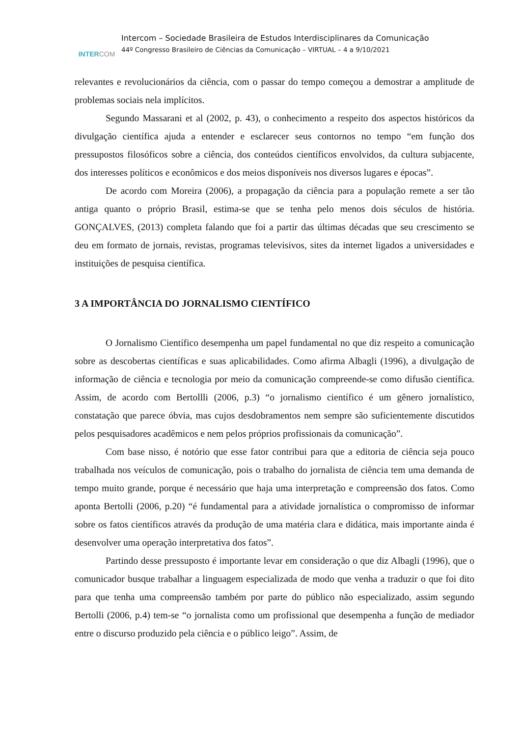INTERCOM
Intercom – Sociedade Brasileira de Estudos Interdisciplinares da Comunicação
44º Congresso Brasileiro de Ciências da Comunicação – VIRTUAL – 4 a 9/10/2021
relevantes e revolucionários da ciência, com o passar do tempo começou a demostrar a amplitude de problemas sociais nela implícitos.
Segundo Massarani et al (2002, p. 43), o conhecimento a respeito dos aspectos históricos da divulgação científica ajuda a entender e esclarecer seus contornos no tempo “em função dos pressupostos filosóficos sobre a ciência, dos conteúdos científicos envolvidos, da cultura subjacente, dos interesses políticos e econômicos e dos meios disponíveis nos diversos lugares e épocas”.
De acordo com Moreira (2006), a propagação da ciência para a população remete a ser tão antiga quanto o próprio Brasil, estima-se que se tenha pelo menos dois séculos de história. GONÇALVES, (2013) completa falando que foi a partir das últimas décadas que seu crescimento se deu em formato de jornais, revistas, programas televisivos, sites da internet ligados a universidades e instituições de pesquisa científica.
3 A IMPORTÂNCIA DO JORNALISMO CIENTÍFICO
O Jornalismo Científico desempenha um papel fundamental no que diz respeito a comunicação sobre as descobertas científicas e suas aplicabilidades. Como afirma Albagli (1996), a divulgação de informação de ciência e tecnologia por meio da comunicação compreende-se como difusão científica. Assim, de acordo com Bertollli (2006, p.3) “o jornalismo científico é um gênero jornalístico, constatação que parece óbvia, mas cujos desdobramentos nem sempre são suficientemente discutidos pelos pesquisadores acadêmicos e nem pelos próprios profissionais da comunicação”.
Com base nisso, é notório que esse fator contribui para que a editoria de ciência seja pouco trabalhada nos veículos de comunicação, pois o trabalho do jornalista de ciência tem uma demanda de tempo muito grande, porque é necessário que haja uma interpretação e compreensão dos fatos. Como aponta Bertolli (2006, p.20) “é fundamental para a atividade jornalística o compromisso de informar sobre os fatos científicos através da produção de uma matéria clara e didática, mais importante ainda é desenvolver uma operação interpretativa dos fatos”.
Partindo desse pressuposto é importante levar em consideração o que diz Albagli (1996), que o comunicador busque trabalhar a linguagem especializada de modo que venha a traduzir o que foi dito para que tenha uma compreensão também por parte do público não especializado, assim segundo Bertolli (2006, p.4) tem-se “o jornalista como um profissional que desempenha a função de mediador entre o discurso produzido pela ciência e o público leigo”. Assim, de